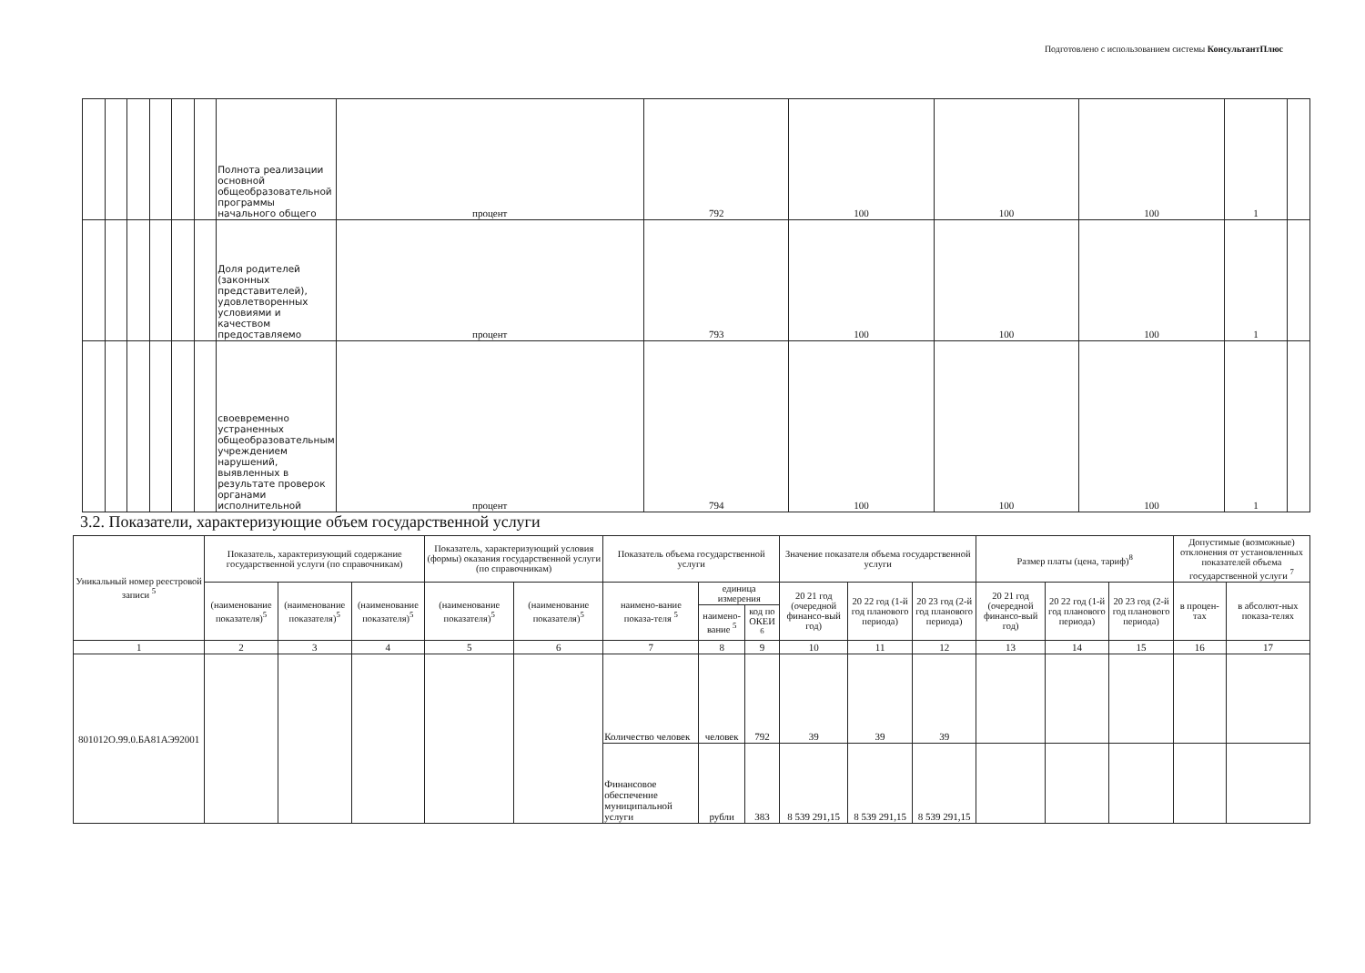Подготовлено с использованием системы КонсультантПлюс
| | | | | | | Полнота реализации основной общеобразовательной программы начального общего | процент | 792 | 100 | 100 | 100 | 1 | |
| | | | | | | Доля родителей (законных представителей), удовлетворенных условиями и качеством предоставляемо | процент | 793 | 100 | 100 | 100 | 1 | |
| | | | | | | своевременно устраненных общеобразовательным учреждением нарушений, выявленных в результате проверок органами исполнительной | процент | 794 | 100 | 100 | 100 | 1 | |
3.2. Показатели, характеризующие объем государственной услуги
| Уникальный номер реестровой записи <sup>5</sup> | Показатель, характеризующий содержание государственной услуги (по справочникам) | | | Показатель, характеризующий условия (формы) оказания государственной услуги (по справочникам) | | Показатель объема государственной услуги | | | Значение показателя объема государственной услуги | | | Размер платы (цена, тариф)<sup>8</sup> | | | Допустимые (возможные) отклонения от установленных показателей объема государственной услуги <sup>7</sup> | |
| --- | --- | --- | --- | --- | --- | --- | --- | --- | --- | --- | --- | --- | --- | --- | --- | --- |
| | (наименование показателя)<sup>5</sup> | (наименование показателя)<sup>5</sup> | (наименование показателя)<sup>5</sup> | (наименование показателя)<sup>5</sup> | (наименование показателя)<sup>5</sup> | наимено-вание показа-теля <sup>5</sup> | единица измерения | | 20 21 год (очередной финансо-вый год) | 20 22 год (1-й год планового периода) | 20 23 год (2-й год планового периода) | 20 21 год (очередной финансо-вый год) | 20 22 год (1-й год планового периода) | 20 23 год (2-й год планового периода) | в процен-тах | в абсолют-ных показа-телях |
| | | | | | | | наимено-вание <sup>5</sup> | код по ОКЕИ <sup>6</sup> | | | | | | | | |
| 1 | 2 | 3 | 4 | 5 | 6 | 7 | 8 | 9 | 10 | 11 | 12 | 13 | 14 | 15 | 16 | 17 |
| 801012О.99.0.БА81АЭ92001 | | | | | | Количество человек | человек | 792 | 39 | 39 | 39 | | | | | |
| | | | | | | Финансовое обеспечение муниципальной услуги | рубли | 383 | 8 539 291,15 | 8 539 291,15 | 8 539 291,15 | | | | | |